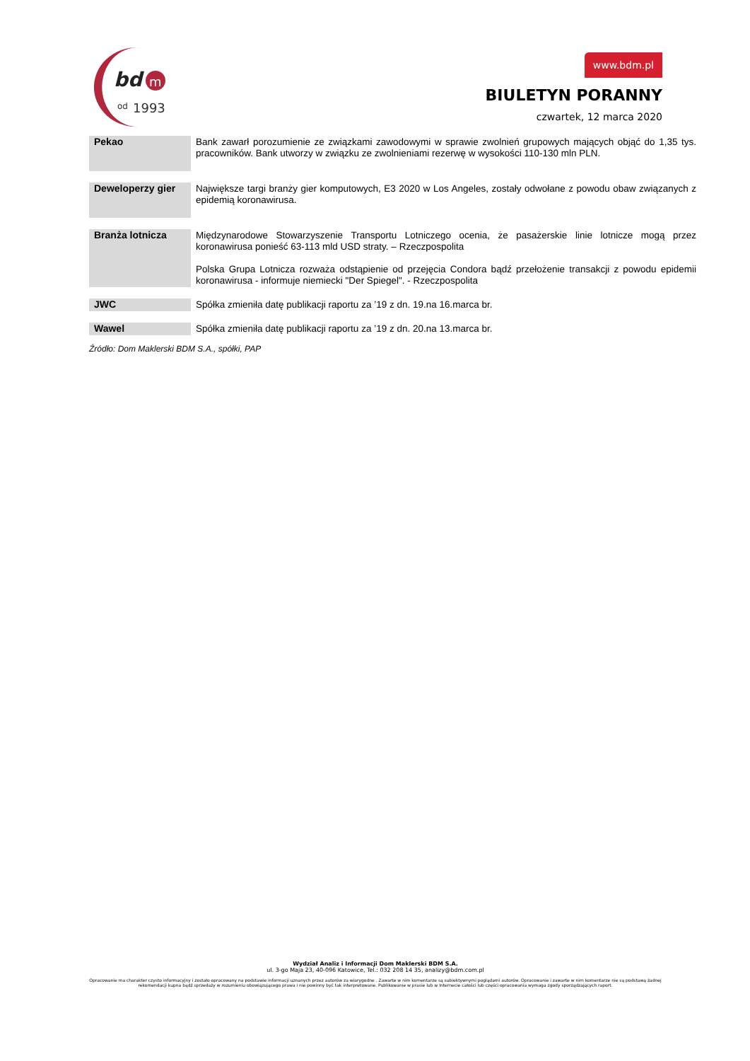bd
m
od
1993
www.bdm.pl
BIULETYN PORANNY
czwartek, 12 marca 2020
| Pekao | Bank zawarł porozumienie ze związkami zawodowymi w sprawie zwolnień grupowych mających objąć do 1,35 tys. pracowników. Bank utworzy w związku ze zwolnieniami rezerwę w wysokości 110-130 mln PLN. |
| Deweloperzy gier | Największe targi branży gier komputowych, E3 2020 w Los Angeles, zostały odwołane z powodu obaw związanych z epidemią koronawirusa. |
| Branża lotnicza | Międzynarodowe Stowarzyszenie Transportu Lotniczego ocenia, że pasażerskie linie lotnicze mogą przez koronawirusa ponieść 63-113 mld USD straty. – Rzeczpospolita Polska Grupa Lotnicza rozważa odstąpienie od przejęcia Condora bądź przełożenie transakcji z powodu epidemii koronawirusa - informuje niemiecki "Der Spiegel". - Rzeczpospolita |
| JWC | Spółka zmieniła datę publikacji raportu za ’19 z dn. 19.na 16.marca br. |
| Wawel | Spółka zmieniła datę publikacji raportu za ’19 z dn. 20.na 13.marca br. |
Źródło: Dom Maklerski BDM S.A., spółki, PAP
Wydział Analiz i Informacji Dom Maklerski BDM S.A.
ul. 3-go Maja 23, 40-096 Katowice, Tel.: 032 208 14 35, analizy@bdm.com.pl
Opracowanie ma charakter czysto informacyjny i zostało opracowany na podstawie informacji uznanych przez autorów za wiarygodne . Zawarte w nim komentarze są subiektywnymi poglądami autorów. Opracowanie i zawarte w nim komentarze nie są podstawą żadnej rekomendacji kupna bądź sprzedaży w rozumieniu obowiązującego prawa i nie powinny być tak interpretowane. Publikowanie w prasie lub w Internecie całości lub części opracowania wymaga zgody sporządzających raport.